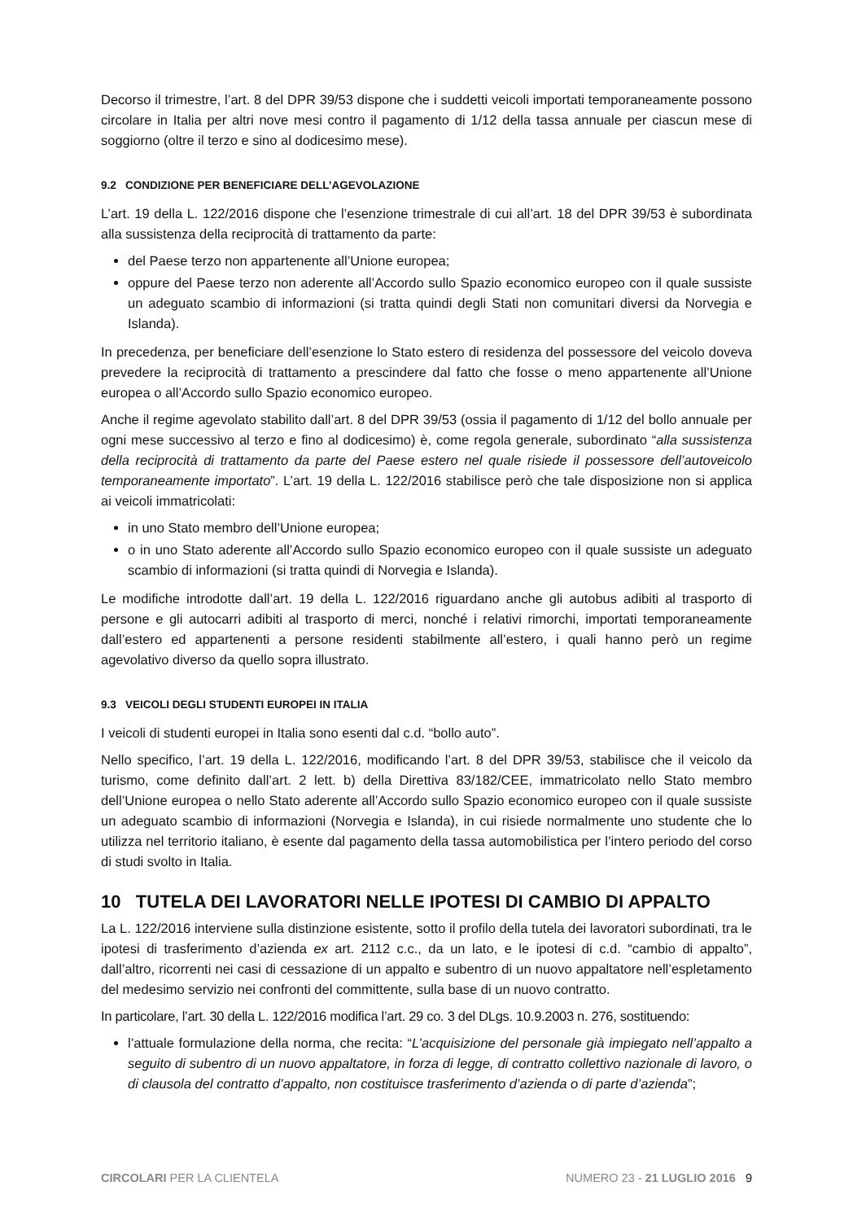Decorso il trimestre, l’art. 8 del DPR 39/53 dispone che i suddetti veicoli importati temporaneamente possono circolare in Italia per altri nove mesi contro il pagamento di 1/12 della tassa annuale per ciascun mese di soggiorno (oltre il terzo e sino al dodicesimo mese).
9.2 CONDIZIONE PER BENEFICIARE DELL’AGEVOLAZIONE
L’art. 19 della L. 122/2016 dispone che l’esenzione trimestrale di cui all’art. 18 del DPR 39/53 è subordinata alla sussistenza della reciprocità di trattamento da parte:
del Paese terzo non appartenente all’Unione europea;
oppure del Paese terzo non aderente all’Accordo sullo Spazio economico europeo con il quale sussiste un adeguato scambio di informazioni (si tratta quindi degli Stati non comunitari diversi da Norvegia e Islanda).
In precedenza, per beneficiare dell’esenzione lo Stato estero di residenza del possessore del veicolo doveva prevedere la reciprocità di trattamento a prescindere dal fatto che fosse o meno appartenente all’Unione europea o all’Accordo sullo Spazio economico europeo.
Anche il regime agevolato stabilito dall’art. 8 del DPR 39/53 (ossia il pagamento di 1/12 del bollo annuale per ogni mese successivo al terzo e fino al dodicesimo) è, come regola generale, subordinato “alla sussistenza della reciprocità di trattamento da parte del Paese estero nel quale risiede il possessore dell’autoveicolo temporaneamente importato”. L’art. 19 della L. 122/2016 stabilisce però che tale disposizione non si applica ai veicoli immatricolati:
in uno Stato membro dell’Unione europea;
o in uno Stato aderente all’Accordo sullo Spazio economico europeo con il quale sussiste un adeguato scambio di informazioni (si tratta quindi di Norvegia e Islanda).
Le modifiche introdotte dall’art. 19 della L. 122/2016 riguardano anche gli autobus adibiti al trasporto di persone e gli autocarri adibiti al trasporto di merci, nonché i relativi rimorchi, importati temporaneamente dall’estero ed appartenenti a persone residenti stabilmente all’estero, i quali hanno però un regime agevolativo diverso da quello sopra illustrato.
9.3 VEICOLI DEGLI STUDENTI EUROPEI IN ITALIA
I veicoli di studenti europei in Italia sono esenti dal c.d. “bollo auto”.
Nello specifico, l’art. 19 della L. 122/2016, modificando l’art. 8 del DPR 39/53, stabilisce che il veicolo da turismo, come definito dall’art. 2 lett. b) della Direttiva 83/182/CEE, immatricolato nello Stato membro dell’Unione europea o nello Stato aderente all’Accordo sullo Spazio economico europeo con il quale sussiste un adeguato scambio di informazioni (Norvegia e Islanda), in cui risiede normalmente uno studente che lo utilizza nel territorio italiano, è esente dal pagamento della tassa automobilistica per l’intero periodo del corso di studi svolto in Italia.
10 TUTELA DEI LAVORATORI NELLE IPOTESI DI CAMBIO DI APPALTO
La L. 122/2016 interviene sulla distinzione esistente, sotto il profilo della tutela dei lavoratori subordinati, tra le ipotesi di trasferimento d’azienda ex art. 2112 c.c., da un lato, e le ipotesi di c.d. “cambio di appalto”, dall’altro, ricorrenti nei casi di cessazione di un appalto e subentro di un nuovo appaltatore nell’espletamento del medesimo servizio nei confronti del committente, sulla base di un nuovo contratto.
In particolare, l’art. 30 della L. 122/2016 modifica l’art. 29 co. 3 del DLgs. 10.9.2003 n. 276, sostituendo:
l’attuale formulazione della norma, che recita: “L’acquisizione del personale già impiegato nell’appalto a seguito di subentro di un nuovo appaltatore, in forza di legge, di contratto collettivo nazionale di lavoro, o di clausola del contratto d’appalto, non costituisce trasferimento d’azienda o di parte d’azienda”;
CIRCOLARI PER LA CLIENTELA NUMERO 23 - 21 LUGLIO 2016 9